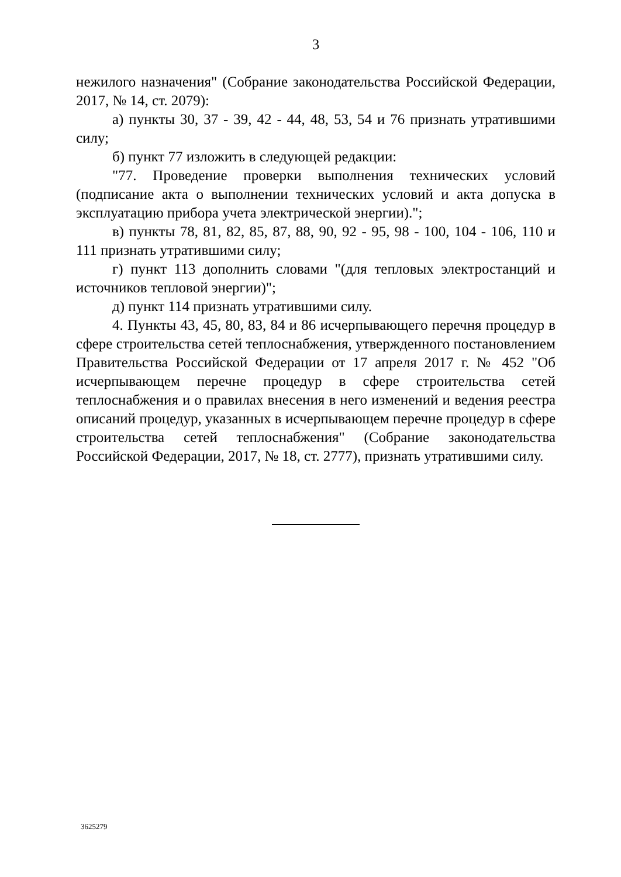3
нежилого назначения" (Собрание законодательства Российской Федерации, 2017, № 14, ст. 2079):
а) пункты 30, 37 - 39, 42 - 44, 48, 53, 54 и 76 признать утратившими силу;
б) пункт 77 изложить в следующей редакции:
"77. Проведение проверки выполнения технических условий (подписание акта о выполнении технических условий и акта допуска в эксплуатацию прибора учета электрической энергии).";
в) пункты 78, 81, 82, 85, 87, 88, 90, 92 - 95, 98 - 100, 104 - 106, 110 и 111 признать утратившими силу;
г) пункт 113 дополнить словами "(для тепловых электростанций и источников тепловой энергии)";
д) пункт 114 признать утратившими силу.
4. Пункты 43, 45, 80, 83, 84 и 86 исчерпывающего перечня процедур в сфере строительства сетей теплоснабжения, утвержденного постановлением Правительства Российской Федерации от 17 апреля 2017 г. № 452 "Об исчерпывающем перечне процедур в сфере строительства сетей теплоснабжения и о правилах внесения в него изменений и ведения реестра описаний процедур, указанных в исчерпывающем перечне процедур в сфере строительства сетей теплоснабжения" (Собрание законодательства Российской Федерации, 2017, № 18, ст. 2777), признать утратившими силу.
3625279